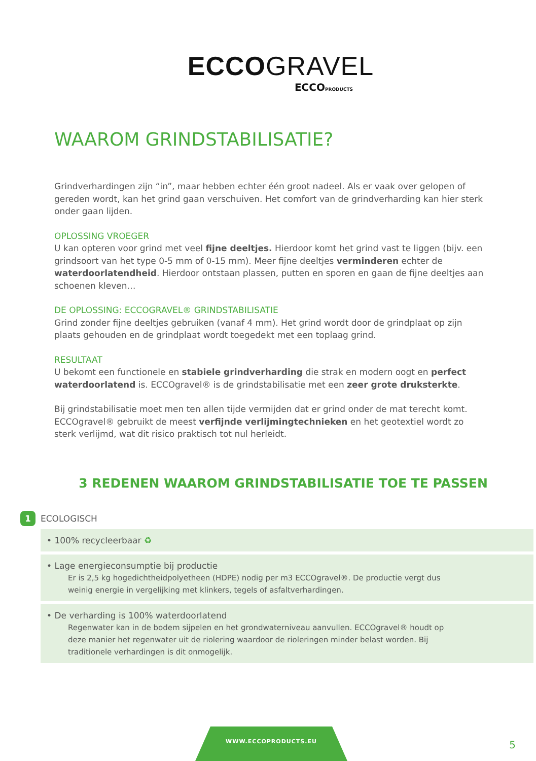ECCOGRAVEL
ECCOPRODUCTS
WAAROM GRINDSTABILISATIE?
Grindverhardingen zijn “in”, maar hebben echter één groot nadeel. Als er vaak over gelopen of gereden wordt, kan het grind gaan verschuiven. Het comfort van de grindverharding kan hier sterk onder gaan lijden.
OPLOSSING VROEGER
U kan opteren voor grind met veel fijne deeltjes. Hierdoor komt het grind vast te liggen (bijv. een grindsoort van het type 0-5 mm of 0-15 mm). Meer fijne deeltjes verminderen echter de waterdoorlatendheid. Hierdoor ontstaan plassen, putten en sporen en gaan de fijne deeltjes aan schoenen kleven…
DE OPLOSSING: ECCOGRAVEL® GRINDSTABILISATIE
Grind zonder fijne deeltjes gebruiken (vanaf 4 mm). Het grind wordt door de grindplaat op zijn plaats gehouden en de grindplaat wordt toegedekt met een toplaag grind.
RESULTAAT
U bekomt een functionele en stabiele grindverharding die strak en modern oogt en perfect waterdoorlatend is. ECCOgravel® is de grindstabilisatie met een zeer grote druksterkte.
Bij grindstabilisatie moet men ten allen tijde vermijden dat er grind onder de mat terecht komt. ECCOgravel® gebruikt de meest verfijnde verlijmingtechnieken en het geotextiel wordt zo sterk verlijmd, wat dit risico praktisch tot nul herleidt.
3 REDENEN WAAROM GRINDSTABILISATIE TOE TE PASSEN
1 ECOLOGISCH
• 100% recycleerbaar ♻
• Lage energieconsumptie bij productie
Er is 2,5 kg hogedichtheidpolyetheen (HDPE) nodig per m3 ECCOgravel®. De productie vergt dus weinig energie in vergelijking met klinkers, tegels of asfaltverhardingen.
• De verharding is 100% waterdoorlatend
Regenwater kan in de bodem sijpelen en het grondwaterniveau aanvullen. ECCOgravel® houdt op deze manier het regenwater uit de riolering waardoor de rioleringen minder belast worden. Bij traditionele verhardingen is dit onmogelijk.
WWW.ECCOPRODUCTS.EU
5